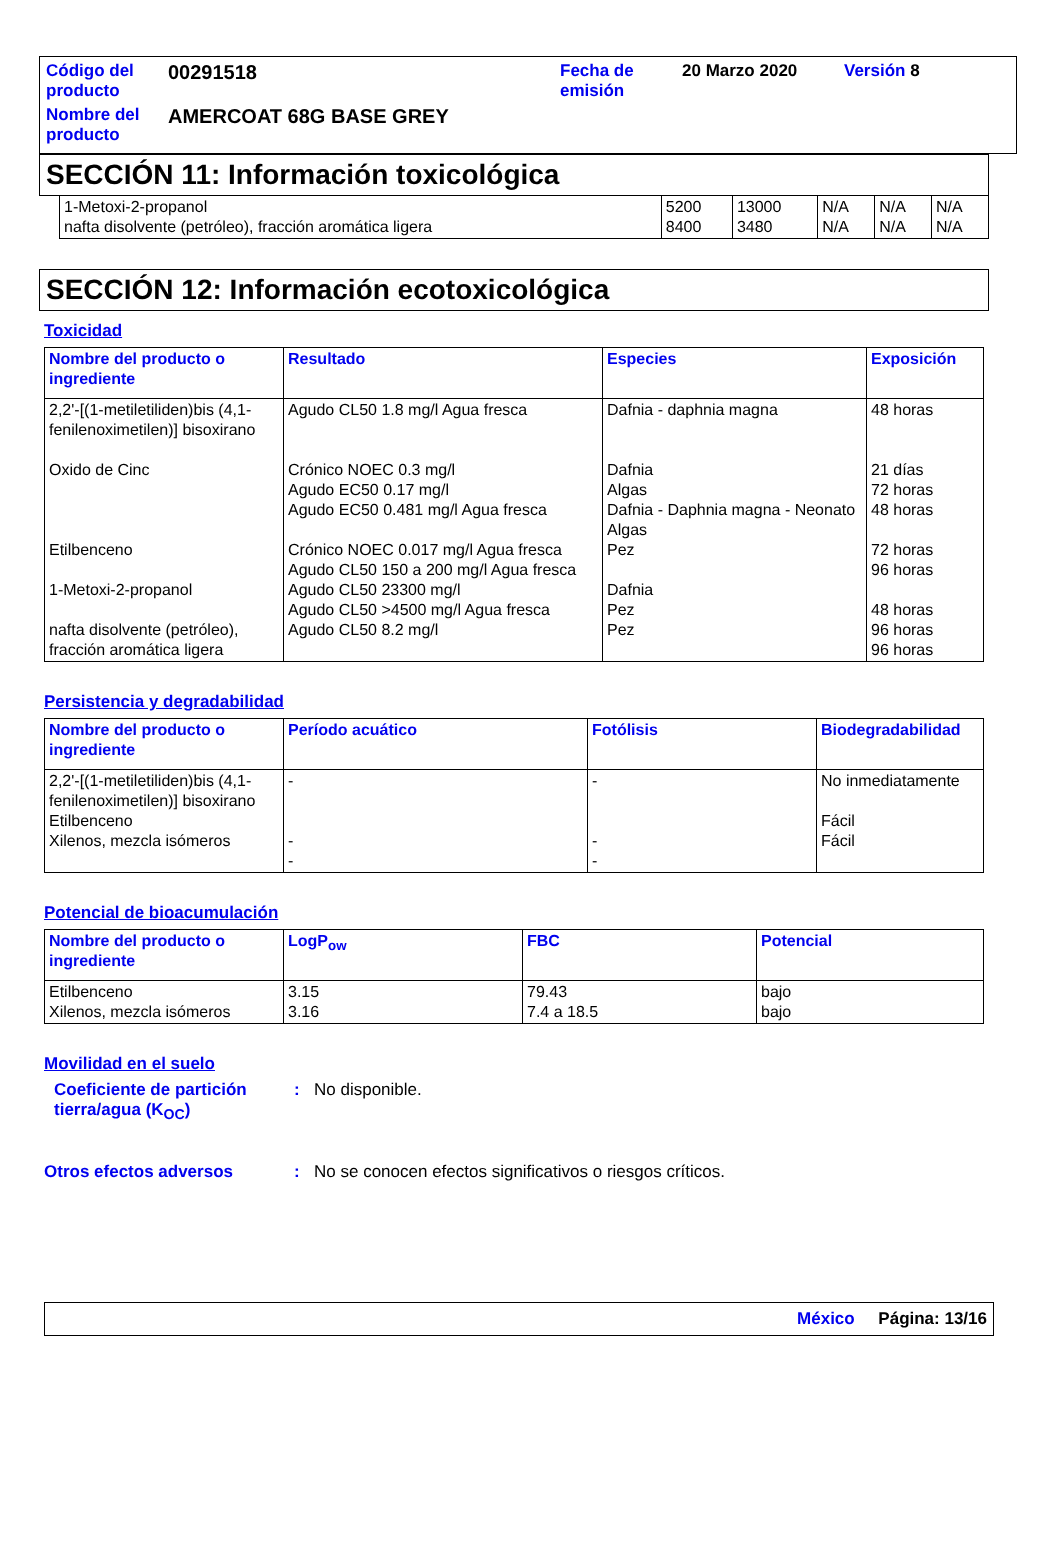| Código del producto | 00291518 | Fecha de emisión | 20 Marzo 2020 | Versión 8 |
| Nombre del producto | AMERCOAT 68G BASE GREY | | | |
SECCIÓN 11: Información toxicológica
| 1-Metoxi-2-propanol nafta disolvente (petróleo), fracción aromática ligera | 5200 8400 | 13000 3480 | N/A N/A | N/A N/A | N/A N/A |
SECCIÓN 12: Información ecotoxicológica
Toxicidad
| Nombre del producto o ingrediente | Resultado | Especies | Exposición |
| --- | --- | --- | --- |
| 2,2'-[(1-metiletiliden)bis (4,1-fenilenoximetilen)] bisoxirano Oxido de Cinc Etilbenceno 1-Metoxi-2-propanol nafta disolvente (petróleo), fracción aromática ligera | Agudo CL50 1.8 mg/l Agua fresca Crónico NOEC 0.3 mg/l Agudo EC50 0.17 mg/l Agudo EC50 0.481 mg/l Agua fresca Crónico NOEC 0.017 mg/l Agua fresca Agudo CL50 150 a 200 mg/l Agua fresca Agudo CL50 23300 mg/l Agudo CL50 >4500 mg/l Agua fresca Agudo CL50 8.2 mg/l | Dafnia - daphnia magna Dafnia Algas Dafnia - Daphnia magna - Neonato Algas Pez Dafnia Pez Pez | 48 horas 21 días 72 horas 48 horas 72 horas 96 horas 48 horas 96 horas 96 horas |
Persistencia y degradabilidad
| Nombre del producto o ingrediente | Período acuático | Fotólisis | Biodegradabilidad |
| --- | --- | --- | --- |
| 2,2'-[(1-metiletiliden)bis (4,1-fenilenoximetilen)] bisoxirano Etilbenceno Xilenos, mezcla isómeros | - - - | - - - | No inmediatamente Fácil Fácil |
Potencial de bioacumulación
| Nombre del producto o ingrediente | LogP<sub>ow</sub> | FBC | Potencial |
| --- | --- | --- | --- |
| Etilbenceno Xilenos, mezcla isómeros | 3.15 3.16 | 79.43 7.4 a 18.5 | bajo bajo |
Movilidad en el suelo
Coeficiente de partición tierra/agua (K<sub>OC</sub>)
: No disponible.
Otros efectos adversos : No se conocen efectos significativos o riesgos críticos.
México Página: 13/16